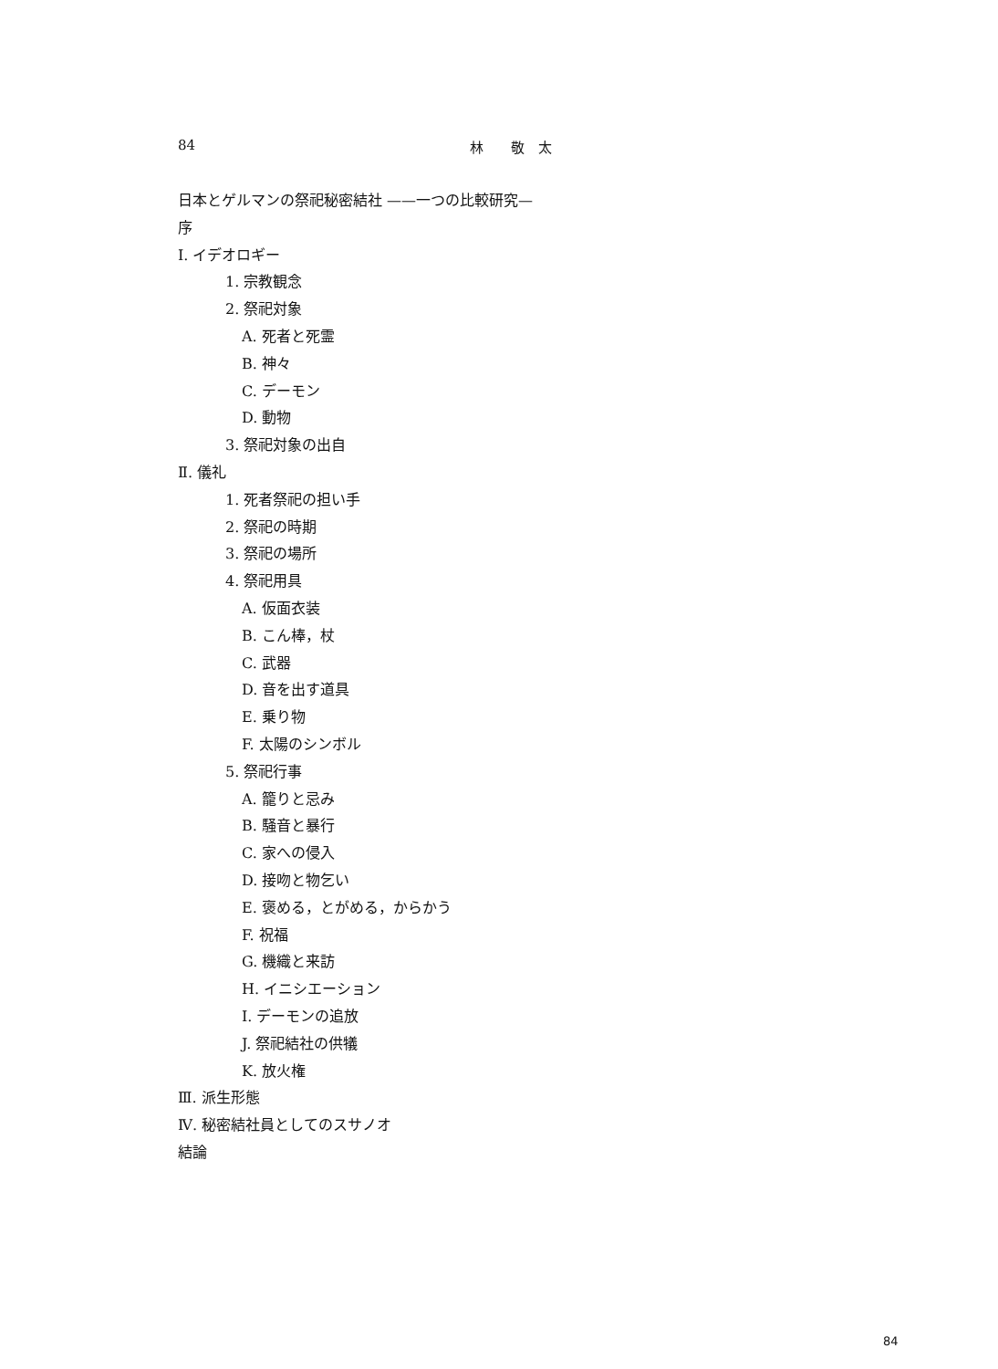84 林　　敬　太
日本とゲルマンの祭祀秘密結社 ——一つの比較研究—
序
Ⅰ. イデオロギー
1. 宗教観念
2. 祭祀対象
A. 死者と死霊
B. 神々
C. デーモン
D. 動物
3. 祭祀対象の出自
Ⅱ. 儀礼
1. 死者祭祀の担い手
2. 祭祀の時期
3. 祭祀の場所
4. 祭祀用具
A. 仮面衣装
B. こん棒，杖
C. 武器
D. 音を出す道具
E. 乗り物
F. 太陽のシンボル
5. 祭祀行事
A. 籠りと忌み
B. 騒音と暴行
C. 家への侵入
D. 接吻と物乞い
E. 褒める，とがめる，からかう
F. 祝福
G. 機織と来訪
H. イニシエーション
I. デーモンの追放
J. 祭祀結社の供犠
K. 放火権
Ⅲ. 派生形態
Ⅳ. 秘密結社員としてのスサノオ
結論
84